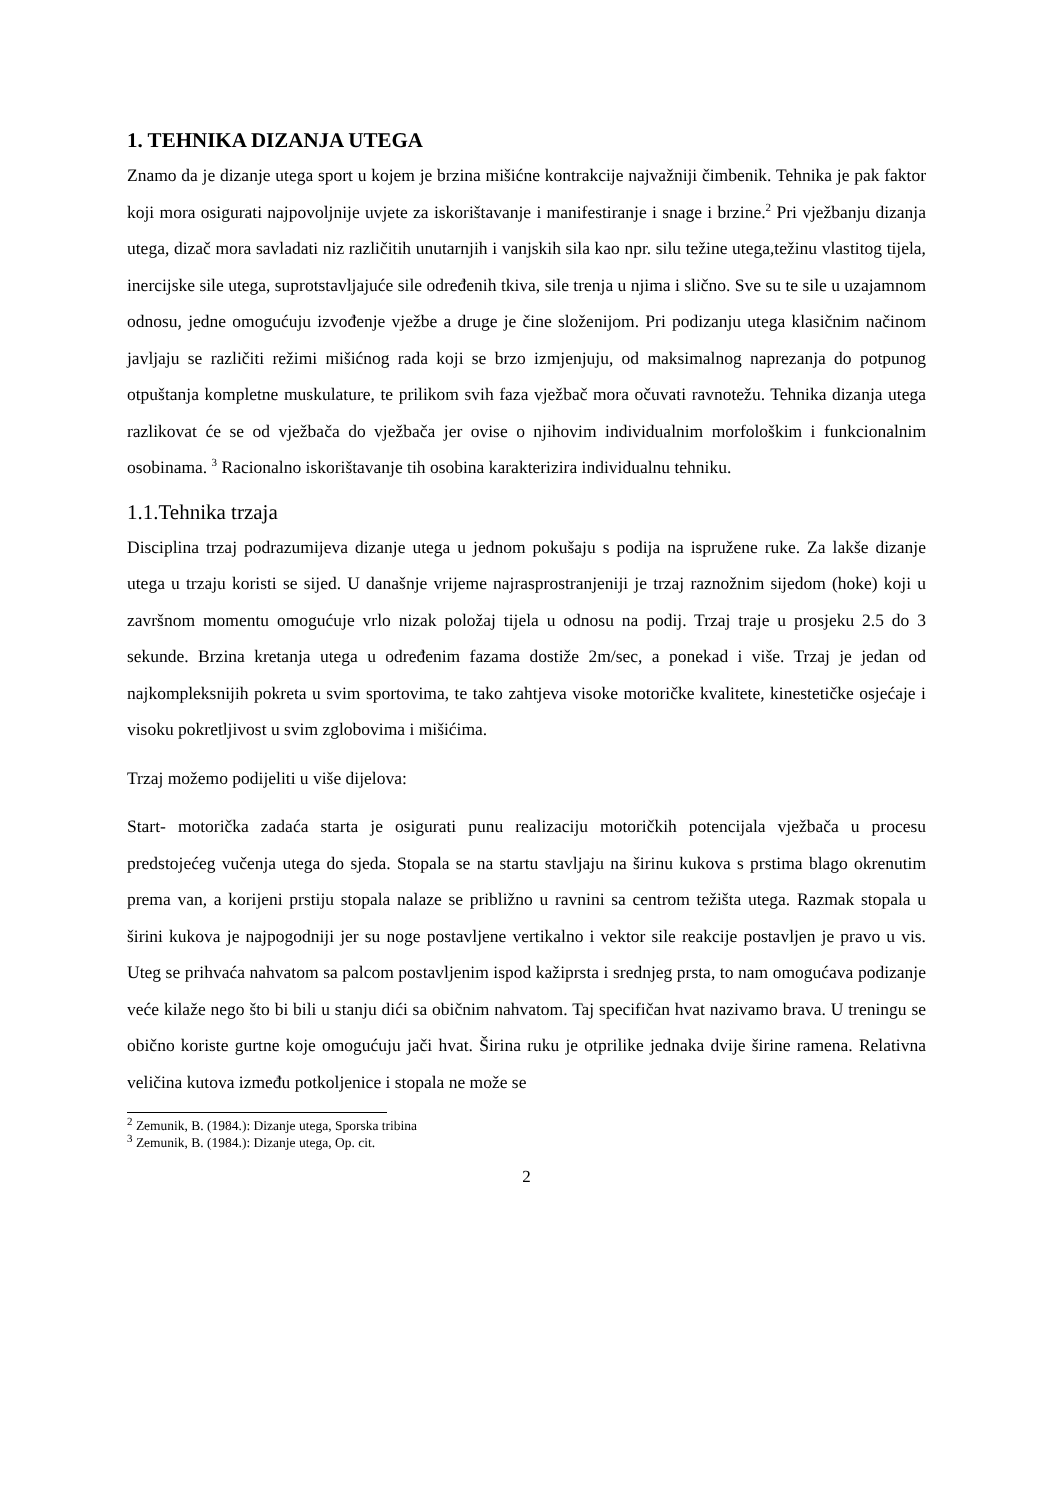1. TEHNIKA DIZANJA UTEGA
Znamo da je dizanje utega sport u kojem je brzina mišićne kontrakcije najvažniji čimbenik. Tehnika je pak faktor koji mora osigurati najpovoljnije uvjete za iskorištavanje i manifestiranje i snage i brzine.<sup>2</sup> Pri vježbanju dizanja utega, dizač mora savladati niz različitih unutarnjih i vanjskih sila kao npr. silu težine utega,težinu vlastitog tijela, inercijske sile utega, suprotstavljajuće sile određenih tkiva, sile trenja u njima i slično. Sve su te sile u uzajamnom odnosu, jedne omogućuju izvođenje vježbe a druge je čine složenijom. Pri podizanju utega klasičnim načinom javljaju se različiti režimi mišićnog rada koji se brzo izmjenjuju, od maksimalnog naprezanja do potpunog otpuštanja kompletne muskulature, te prilikom svih faza vježbač mora očuvati ravnotežu. Tehnika dizanja utega razlikovat će se od vježbača do vježbača jer ovise o njihovim individualnim morfološkim i funkcionalnim osobinama. <sup>3</sup> Racionalno iskorištavanje tih osobina karakterizira individualnu tehniku.
1.1.Tehnika trzaja
Disciplina trzaj podrazumijeva dizanje utega u jednom pokušaju s podija na ispružene ruke. Za lakše dizanje utega u trzaju koristi se sijed. U današnje vrijeme najrasprostranjeniji je trzaj raznožnim sijedom (hoke) koji u završnom momentu omogućuje vrlo nizak položaj tijela u odnosu na podij. Trzaj traje u prosjeku 2.5 do 3 sekunde. Brzina kretanja utega u određenim fazama dostiže 2m/sec, a ponekad i više. Trzaj je jedan od najkompleksnijih pokreta u svim sportovima, te tako zahtjeva visoke motoričke kvalitete, kinestetičke osjećaje i visoku pokretljivost u svim zglobovima i mišićima.
Trzaj možemo podijeliti u više dijelova:
Start- motorička zadaća starta je osigurati punu realizaciju motoričkih potencijala vježbača u procesu predstojećeg vučenja utega do sjeda. Stopala se na startu stavljaju na širinu kukova s prstima blago okrenutim prema van, a korijeni prstiju stopala nalaze se približno u ravnini sa centrom težišta utega. Razmak stopala u širini kukova je najpogodniji jer su noge postavljene vertikalno i vektor sile reakcije postavljen je pravo u vis. Uteg se prihvaća nahvatom sa palcom postavljenim ispod kažiprsta i srednjeg prsta, to nam omogućava podizanje veće kilaže nego što bi bili u stanju dići sa običnim nahvatom. Taj specifičan hvat nazivamo brava. U treningu se obično koriste gurtne koje omogućuju jači hvat. Širina ruku je otprilike jednaka dvije širine ramena. Relativna veličina kutova između potkoljenice i stopala ne može se
<sup>2</sup> Zemunik, B. (1984.): Dizanje utega, Sporska tribina
<sup>3</sup> Zemunik, B. (1984.): Dizanje utega, Op. cit.
2